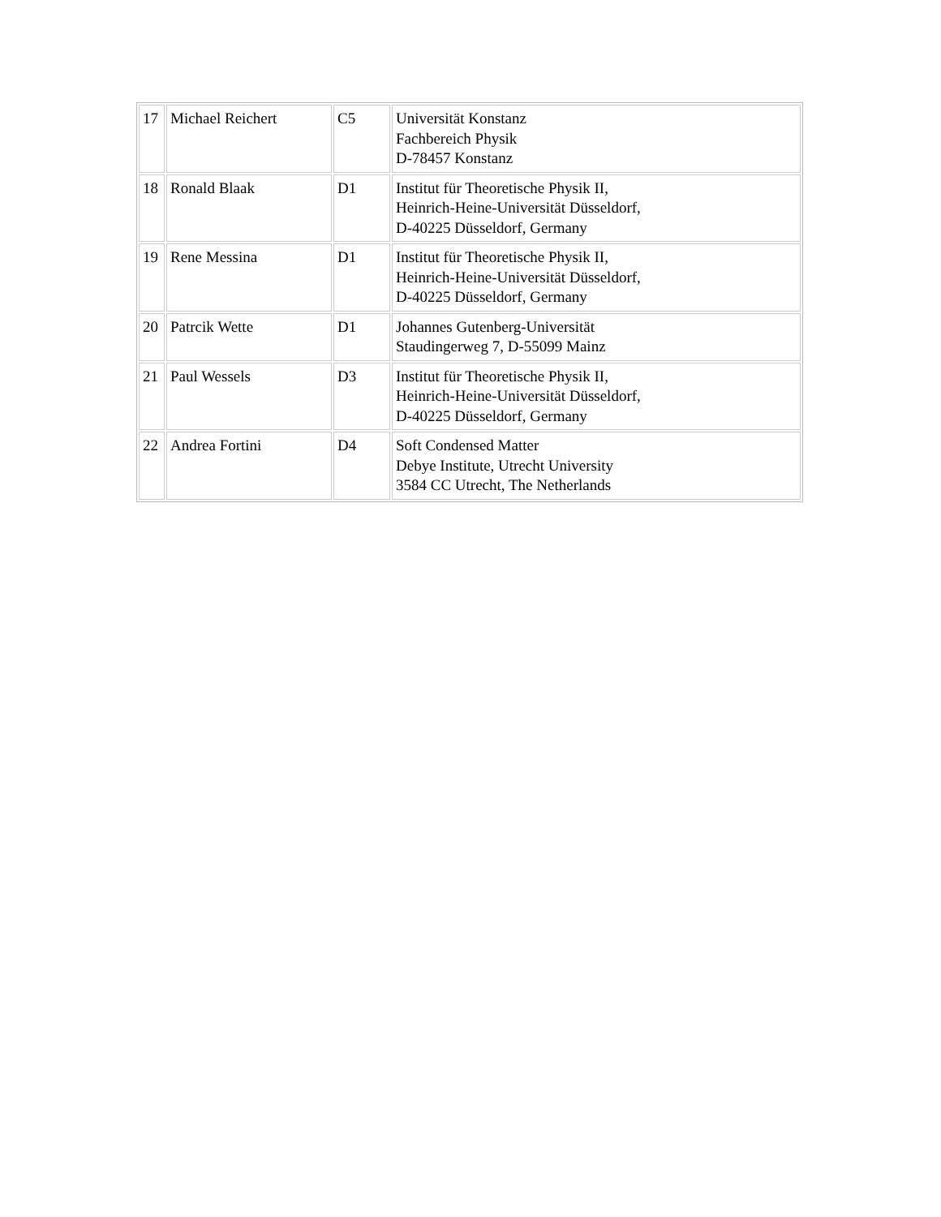| 17 | Michael Reichert | C5 | Universität Konstanz Fachbereich Physik D-78457 Konstanz |
| 18 | Ronald Blaak | D1 | Institut für Theoretische Physik II, Heinrich-Heine-Universität Düsseldorf, D-40225 Düsseldorf, Germany |
| 19 | Rene Messina | D1 | Institut für Theoretische Physik II, Heinrich-Heine-Universität Düsseldorf, D-40225 Düsseldorf, Germany |
| 20 | Patrcik Wette | D1 | Johannes Gutenberg-Universität Staudingerweg 7, D-55099 Mainz |
| 21 | Paul Wessels | D3 | Institut für Theoretische Physik II, Heinrich-Heine-Universität Düsseldorf, D-40225 Düsseldorf, Germany |
| 22 | Andrea Fortini | D4 | Soft Condensed Matter Debye Institute, Utrecht University 3584 CC Utrecht, The Netherlands |